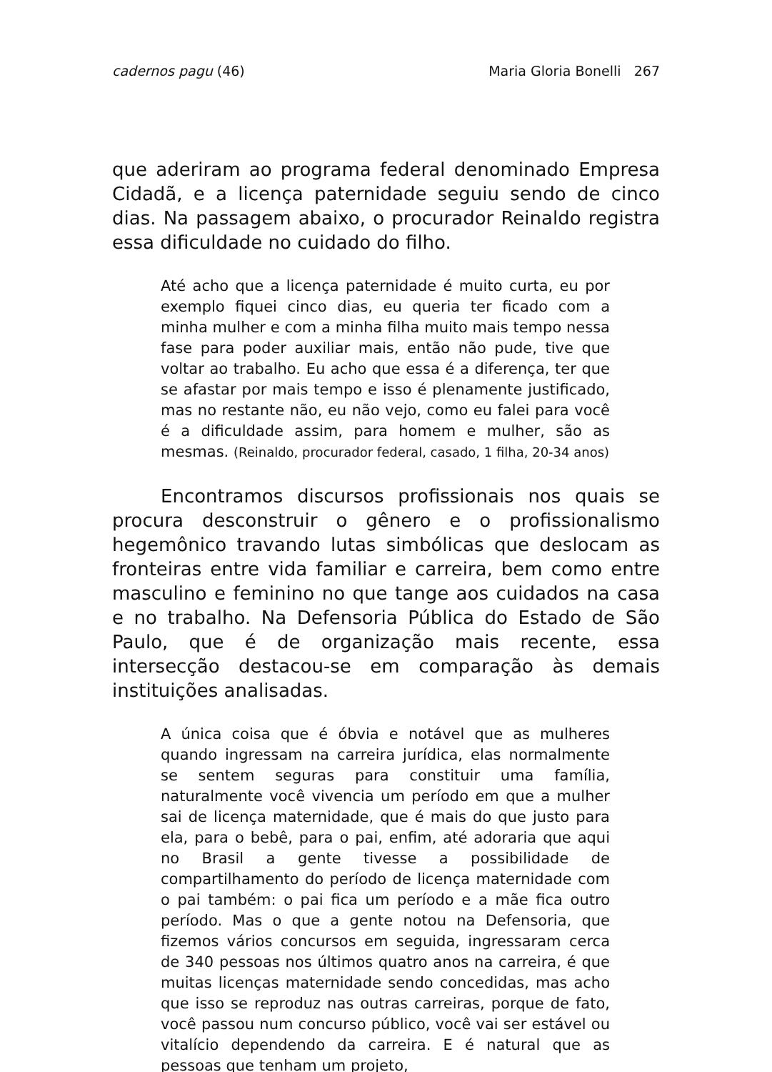cadernos pagu (46) Maria Gloria Bonelli 267
que aderiram ao programa federal denominado Empresa Cidadã, e a licença paternidade seguiu sendo de cinco dias. Na passagem abaixo, o procurador Reinaldo registra essa dificuldade no cuidado do filho.
Até acho que a licença paternidade é muito curta, eu por exemplo fiquei cinco dias, eu queria ter ficado com a minha mulher e com a minha filha muito mais tempo nessa fase para poder auxiliar mais, então não pude, tive que voltar ao trabalho. Eu acho que essa é a diferença, ter que se afastar por mais tempo e isso é plenamente justificado, mas no restante não, eu não vejo, como eu falei para você é a dificuldade assim, para homem e mulher, são as mesmas. (Reinaldo, procurador federal, casado, 1 filha, 20-34 anos)
Encontramos discursos profissionais nos quais se procura desconstruir o gênero e o profissionalismo hegemônico travando lutas simbólicas que deslocam as fronteiras entre vida familiar e carreira, bem como entre masculino e feminino no que tange aos cuidados na casa e no trabalho. Na Defensoria Pública do Estado de São Paulo, que é de organização mais recente, essa intersecção destacou-se em comparação às demais instituições analisadas.
A única coisa que é óbvia e notável que as mulheres quando ingressam na carreira jurídica, elas normalmente se sentem seguras para constituir uma família, naturalmente você vivencia um período em que a mulher sai de licença maternidade, que é mais do que justo para ela, para o bebê, para o pai, enfim, até adoraria que aqui no Brasil a gente tivesse a possibilidade de compartilhamento do período de licença maternidade com o pai também: o pai fica um período e a mãe fica outro período. Mas o que a gente notou na Defensoria, que fizemos vários concursos em seguida, ingressaram cerca de 340 pessoas nos últimos quatro anos na carreira, é que muitas licenças maternidade sendo concedidas, mas acho que isso se reproduz nas outras carreiras, porque de fato, você passou num concurso público, você vai ser estável ou vitalício dependendo da carreira. E é natural que as pessoas que tenham um projeto,